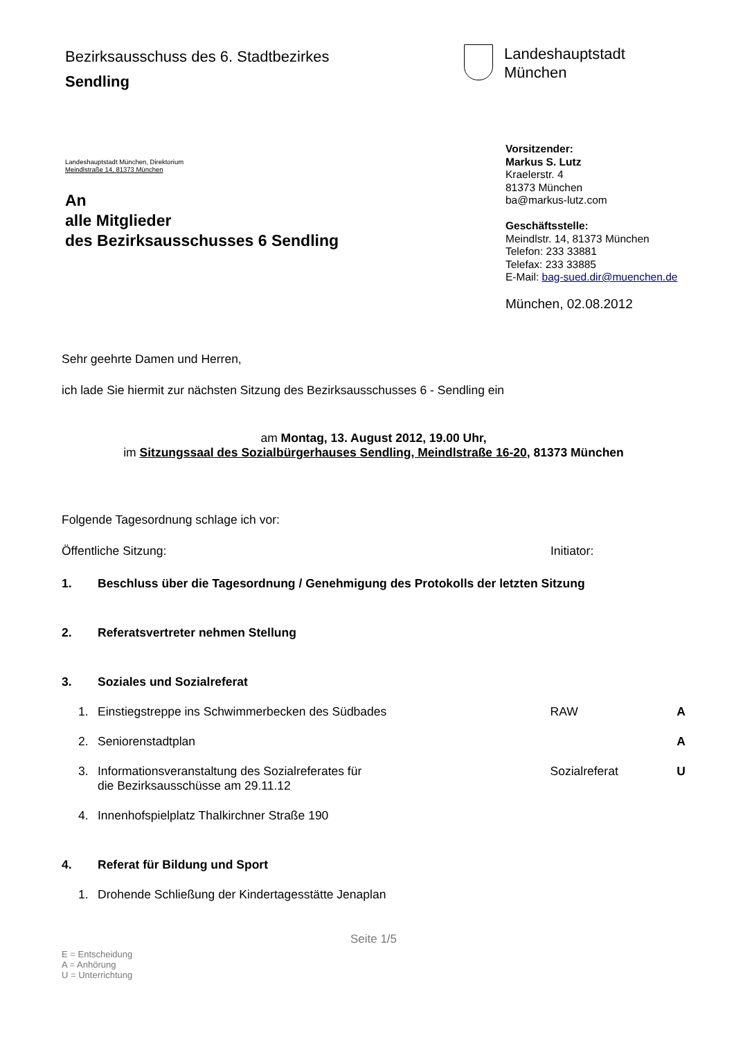Bezirksausschuss des 6. Stadtbezirkes
Sendling
Landeshauptstadt
München
Landeshauptstadt München, Direktorium
Meindlstraße 14, 81373 München
An
alle Mitglieder
des Bezirksausschusses 6 Sendling
Vorsitzender:
Markus S. Lutz
Kraelerstr. 4
81373 München
ba@markus-lutz.com
Geschäftsstelle:
Meindlstr. 14, 81373 München
Telefon: 233 33881
Telefax: 233 33885
E-Mail: bag-sued.dir@muenchen.de
München, 02.08.2012
Sehr geehrte Damen und Herren,
ich lade Sie hiermit zur nächsten Sitzung des Bezirksausschusses 6 - Sendling ein
am Montag, 13. August 2012, 19.00 Uhr,
im Sitzungssaal des Sozialbürgerhauses Sendling, Meindlstraße 16-20, 81373 München
Folgende Tagesordnung schlage ich vor:
Öffentliche Sitzung: Initiator:
1. Beschluss über die Tagesordnung / Genehmigung des Protokolls der letzten Sitzung
2. Referatsvertreter nehmen Stellung
3. Soziales und Sozialreferat
1. Einstiegstreppe ins Schwimmerbecken des Südbades RAW A
2. Seniorenstadtplan A
3. Informationsveranstaltung des Sozialreferates für
die Bezirksausschüsse am 29.11.12 Sozialreferat U
4. Innenhofspielplatz Thalkirchner Straße 190
4. Referat für Bildung und Sport
1. Drohende Schließung der Kindertagesstätte Jenaplan
Seite 1/5
E = Entscheidung
A = Anhörung
U = Unterrichtung